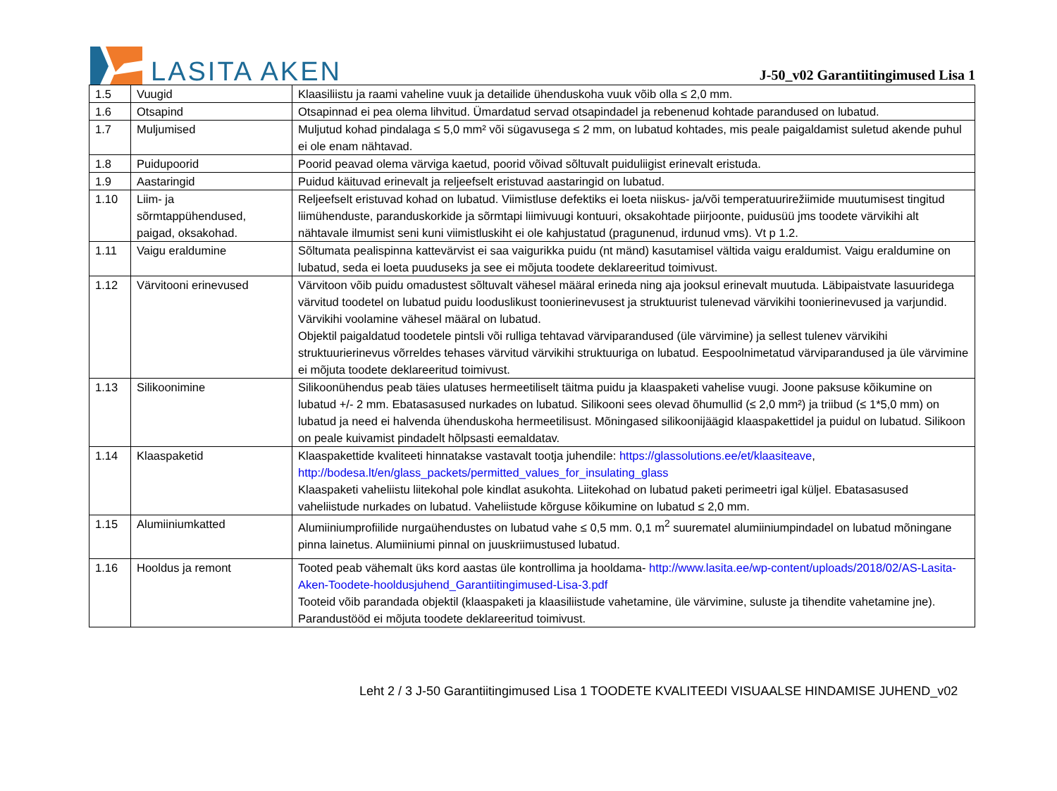LASITA AKEN
J-50_v02 Garantiitingimused Lisa 1
| 1.5 | Vuugid | Klaasiliistu ja raami vaheline vuuk ja detailide ühenduskoha vuuk võib olla ≤ 2,0 mm. |
| 1.6 | Otsapind | Otsapinnad ei pea olema lihvitud. Ümardatud servad otsapindadel ja rebenenud kohtade parandused on lubatud. |
| 1.7 | Muljumised | Muljutud kohad pindalaga ≤ 5,0 mm² või sügavusega ≤ 2 mm, on lubatud kohtades, mis peale paigaldamist suletud akende puhul ei ole enam nähtavad. |
| 1.8 | Puidupoorid | Poorid peavad olema värviga kaetud, poorid võivad sõltuvalt puiduliigist erinevalt eristuda. |
| 1.9 | Aastaringid | Puidud käituvad erinevalt ja reljeefselt eristuvad aastaringid on lubatud. |
| 1.10 | Liim- ja sõrmtappühendused, paigad, oksakohad. | Reljeefselt eristuvad kohad on lubatud. Viimistluse defektiks ei loeta niiskus- ja/või temperatuurirežiimide muutumisest tingitud liimühenduste, paranduskorkide ja sõrmtapi liimivuugi kontuuri, oksakohtade piirjoonte, puidusüü jms toodete värvikihi alt nähtavale ilmumist seni kuni viimistluskiht ei ole kahjustatud (pragunenud, irdunud vms). Vt p 1.2. |
| 1.11 | Vaigu eraldumine | Sõltumata pealispinna kattevärvist ei saa vaigurikka puidu (nt mänd) kasutamisel vältida vaigu eraldumist. Vaigu eraldumine on lubatud, seda ei loeta puuduseks ja see ei mõjuta toodete deklareeritud toimivust. |
| 1.12 | Värvitooni erinevused | Värvitoon võib puidu omadustest sõltuvalt vähesel määral erineda ning aja jooksul erinevalt muutuda. Läbipaistvate lasuuridega värvitud toodetel on lubatud puidu looduslikust toonierinevusest ja struktuurist tulenevad värvikihi toonierinevused ja varjundid. Värvikihi voolamine vähesel määral on lubatud. Objektil paigaldatud toodetele pintsli või rulliga tehtavad värviparandused (üle värvimine) ja sellest tulenev värvikihi struktuurierinevus võrreldes tehases värvitud värvikihi struktuuriga on lubatud. Eespoolnimetatud värviparandused ja üle värvimine ei mõjuta toodete deklareeritud toimivust. |
| 1.13 | Silikoonimine | Silikoonühendus peab täies ulatuses hermeetiliselt täitma puidu ja klaaspaketi vahelise vuugi. Joone paksuse kõikumine on lubatud +/- 2 mm. Ebatasasused nurkades on lubatud. Silikooni sees olevad õhumullid (≤ 2,0 mm²) ja triibud (≤ 1*5,0 mm) on lubatud ja need ei halvenda ühenduskoha hermeetilisust. Mõningased silikoonijäägid klaaspakettidel ja puidul on lubatud. Silikoon on peale kuivamist pindadelt hõlpsasti eemaldatav. |
| 1.14 | Klaaspaketid | Klaaspakettide kvaliteeti hinnatakse vastavalt tootja juhendile: https://glassolutions.ee/et/klaasiteave , http://bodesa.lt/en/glass_packets/permitted_values_for_insulating_glass Klaaspaketi vaheliistu liitekohal pole kindlat asukohta. Liitekohad on lubatud paketi perimeetri igal küljel. Ebatasasused vaheliistude nurkades on lubatud. Vaheliistude kõrguse kõikumine on lubatud ≤ 2,0 mm. |
| 1.15 | Alumiiniumkatted | Alumiiniumprofiilide nurgaühendustes on lubatud vahe ≤ 0,5 mm. 0,1 m<sup>2</sup> suurematel alumiiniumpindadel on lubatud mõningane pinna lainetus. Alumiiniumi pinnal on juuskriimustused lubatud. |
| 1.16 | Hooldus ja remont | Tooted peab vähemalt üks kord aastas üle kontrollima ja hooldama- http://www.lasita.ee/wp-content/uploads/2018/02/AS-Lasita-Aken-Toodete-hooldusjuhend_Garantiitingimused-Lisa-3.pdf Tooteid võib parandada objektil (klaaspaketi ja klaasiliistude vahetamine, üle värvimine, suluste ja tihendite vahetamine jne). Parandustööd ei mõjuta toodete deklareeritud toimivust. |
Leht 2 / 3 J-50 Garantiitingimused Lisa 1 TOODETE KVALITEEDI VISUAALSE HINDAMISE JUHEND_v02